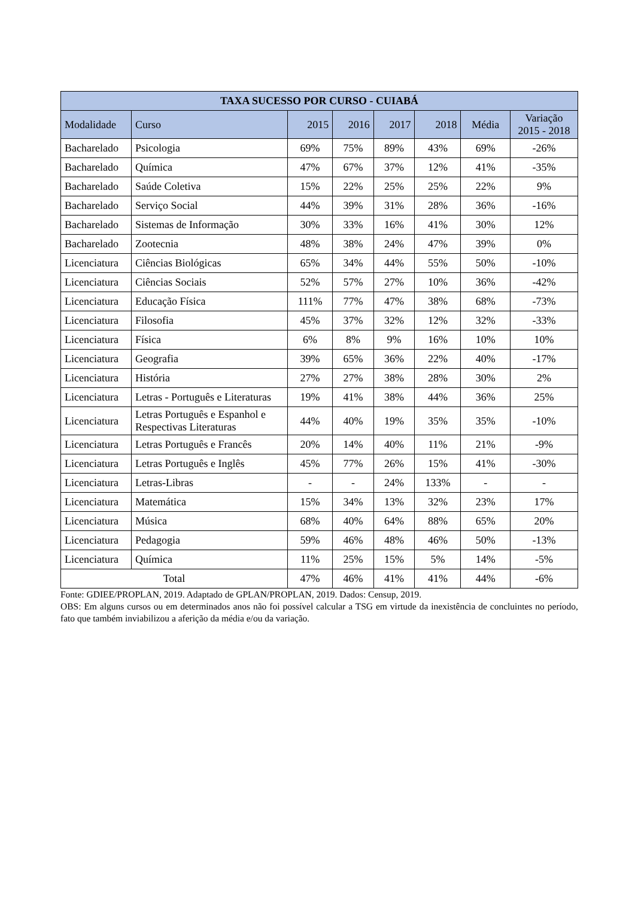| TAXA SUCESSO POR CURSO - CUIABÁ | | | | | | | |
| --- | --- | --- | --- | --- | --- | --- | --- |
| Modalidade | Curso | 2015 | 2016 | 2017 | 2018 | Média | Variação 2015 - 2018 |
| Bacharelado | Psicologia | 69% | 75% | 89% | 43% | 69% | -26% |
| Bacharelado | Química | 47% | 67% | 37% | 12% | 41% | -35% |
| Bacharelado | Saúde Coletiva | 15% | 22% | 25% | 25% | 22% | 9% |
| Bacharelado | Serviço Social | 44% | 39% | 31% | 28% | 36% | -16% |
| Bacharelado | Sistemas de Informação | 30% | 33% | 16% | 41% | 30% | 12% |
| Bacharelado | Zootecnia | 48% | 38% | 24% | 47% | 39% | 0% |
| Licenciatura | Ciências Biológicas | 65% | 34% | 44% | 55% | 50% | -10% |
| Licenciatura | Ciências Sociais | 52% | 57% | 27% | 10% | 36% | -42% |
| Licenciatura | Educação Física | 111% | 77% | 47% | 38% | 68% | -73% |
| Licenciatura | Filosofia | 45% | 37% | 32% | 12% | 32% | -33% |
| Licenciatura | Física | 6% | 8% | 9% | 16% | 10% | 10% |
| Licenciatura | Geografia | 39% | 65% | 36% | 22% | 40% | -17% |
| Licenciatura | História | 27% | 27% | 38% | 28% | 30% | 2% |
| Licenciatura | Letras - Português e Literaturas | 19% | 41% | 38% | 44% | 36% | 25% |
| Licenciatura | Letras Português e Espanhol e Respectivas Literaturas | 44% | 40% | 19% | 35% | 35% | -10% |
| Licenciatura | Letras Português e Francês | 20% | 14% | 40% | 11% | 21% | -9% |
| Licenciatura | Letras Português e Inglês | 45% | 77% | 26% | 15% | 41% | -30% |
| Licenciatura | Letras-Libras | - | - | 24% | 133% | - | - |
| Licenciatura | Matemática | 15% | 34% | 13% | 32% | 23% | 17% |
| Licenciatura | Música | 68% | 40% | 64% | 88% | 65% | 20% |
| Licenciatura | Pedagogia | 59% | 46% | 48% | 46% | 50% | -13% |
| Licenciatura | Química | 11% | 25% | 15% | 5% | 14% | -5% |
| Total | | 47% | 46% | 41% | 41% | 44% | -6% |
Fonte: GDIEE/PROPLAN, 2019. Adaptado de GPLAN/PROPLAN, 2019. Dados: Censup, 2019.
OBS: Em alguns cursos ou em determinados anos não foi possível calcular a TSG em virtude da inexistência de concluintes no período, fato que também inviabilizou a aferição da média e/ou da variação.